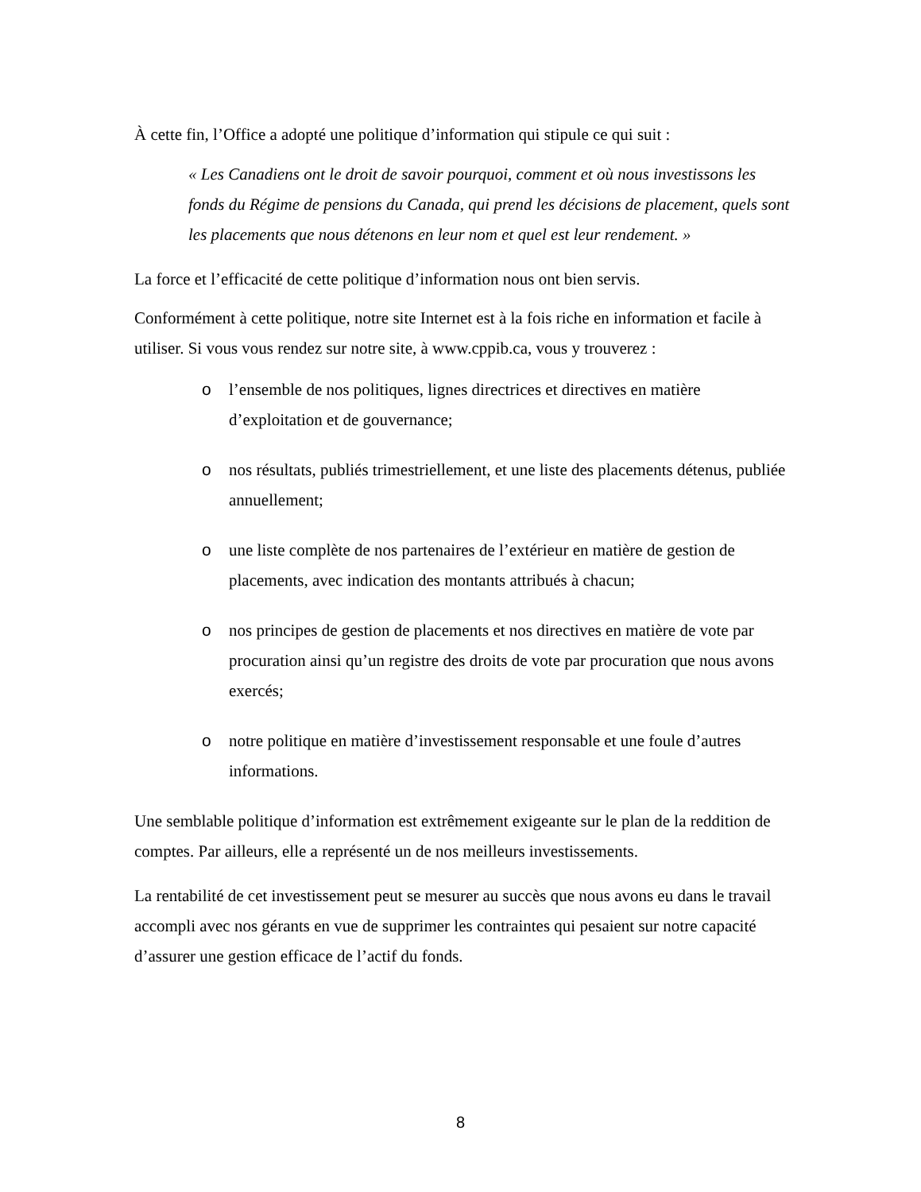À cette fin, l’Office a adopté une politique d’information qui stipule ce qui suit :
« Les Canadiens ont le droit de savoir pourquoi, comment et où nous investissons les fonds du Régime de pensions du Canada, qui prend les décisions de placement, quels sont les placements que nous détenons en leur nom et quel est leur rendement. »
La force et l’efficacité de cette politique d’information nous ont bien servis.
Conformément à cette politique, notre site Internet est à la fois riche en information et facile à utiliser. Si vous vous rendez sur notre site, à www.cppib.ca, vous y trouverez :
o l’ensemble de nos politiques, lignes directrices et directives en matière d’exploitation et de gouvernance;
o nos résultats, publiés trimestriellement, et une liste des placements détenus, publiée annuellement;
o une liste complète de nos partenaires de l’extérieur en matière de gestion de placements, avec indication des montants attribués à chacun;
o nos principes de gestion de placements et nos directives en matière de vote par procuration ainsi qu’un registre des droits de vote par procuration que nous avons exercés;
o notre politique en matière d’investissement responsable et une foule d’autres informations.
Une semblable politique d’information est extrêmement exigeante sur le plan de la reddition de comptes. Par ailleurs, elle a représenté un de nos meilleurs investissements.
La rentabilité de cet investissement peut se mesurer au succès que nous avons eu dans le travail accompli avec nos gérants en vue de supprimer les contraintes qui pesaient sur notre capacité d’assurer une gestion efficace de l’actif du fonds.
8